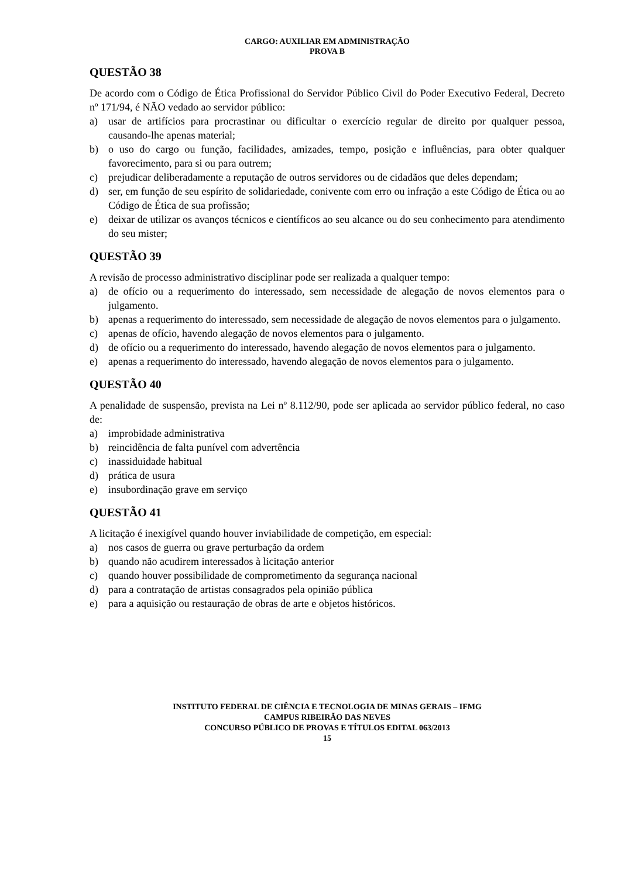CARGO: AUXILIAR EM ADMINISTRAÇÃO
PROVA B
QUESTÃO 38
De acordo com o Código de Ética Profissional do Servidor Público Civil do Poder Executivo Federal, Decreto nº 171/94, é NÃO vedado ao servidor público:
a) usar de artifícios para procrastinar ou dificultar o exercício regular de direito por qualquer pessoa, causando-lhe apenas material;
b) o uso do cargo ou função, facilidades, amizades, tempo, posição e influências, para obter qualquer favorecimento, para si ou para outrem;
c) prejudicar deliberadamente a reputação de outros servidores ou de cidadãos que deles dependam;
d) ser, em função de seu espírito de solidariedade, conivente com erro ou infração a este Código de Ética ou ao Código de Ética de sua profissão;
e) deixar de utilizar os avanços técnicos e científicos ao seu alcance ou do seu conhecimento para atendimento do seu mister;
QUESTÃO 39
A revisão de processo administrativo disciplinar pode ser realizada a qualquer tempo:
a) de ofício ou a requerimento do interessado, sem necessidade de alegação de novos elementos para o julgamento.
b) apenas a requerimento do interessado, sem necessidade de alegação de novos elementos para o julgamento.
c) apenas de ofício, havendo alegação de novos elementos para o julgamento.
d) de ofício ou a requerimento do interessado, havendo alegação de novos elementos para o julgamento.
e) apenas a requerimento do interessado, havendo alegação de novos elementos para o julgamento.
QUESTÃO 40
A penalidade de suspensão, prevista na Lei nº 8.112/90, pode ser aplicada ao servidor público federal, no caso de:
a) improbidade administrativa
b) reincidência de falta punível com advertência
c) inassiduidade habitual
d) prática de usura
e) insubordinação grave em serviço
QUESTÃO 41
A licitação é inexigível quando houver inviabilidade de competição, em especial:
a) nos casos de guerra ou grave perturbação da ordem
b) quando não acudirem interessados à licitação anterior
c) quando houver possibilidade de comprometimento da segurança nacional
d) para a contratação de artistas consagrados pela opinião pública
e) para a aquisição ou restauração de obras de arte e objetos históricos.
INSTITUTO FEDERAL DE CIÊNCIA E TECNOLOGIA DE MINAS GERAIS – IFMG
CAMPUS RIBEIRÃO DAS NEVES
CONCURSO PÚBLICO DE PROVAS E TÍTULOS EDITAL 063/2013
15